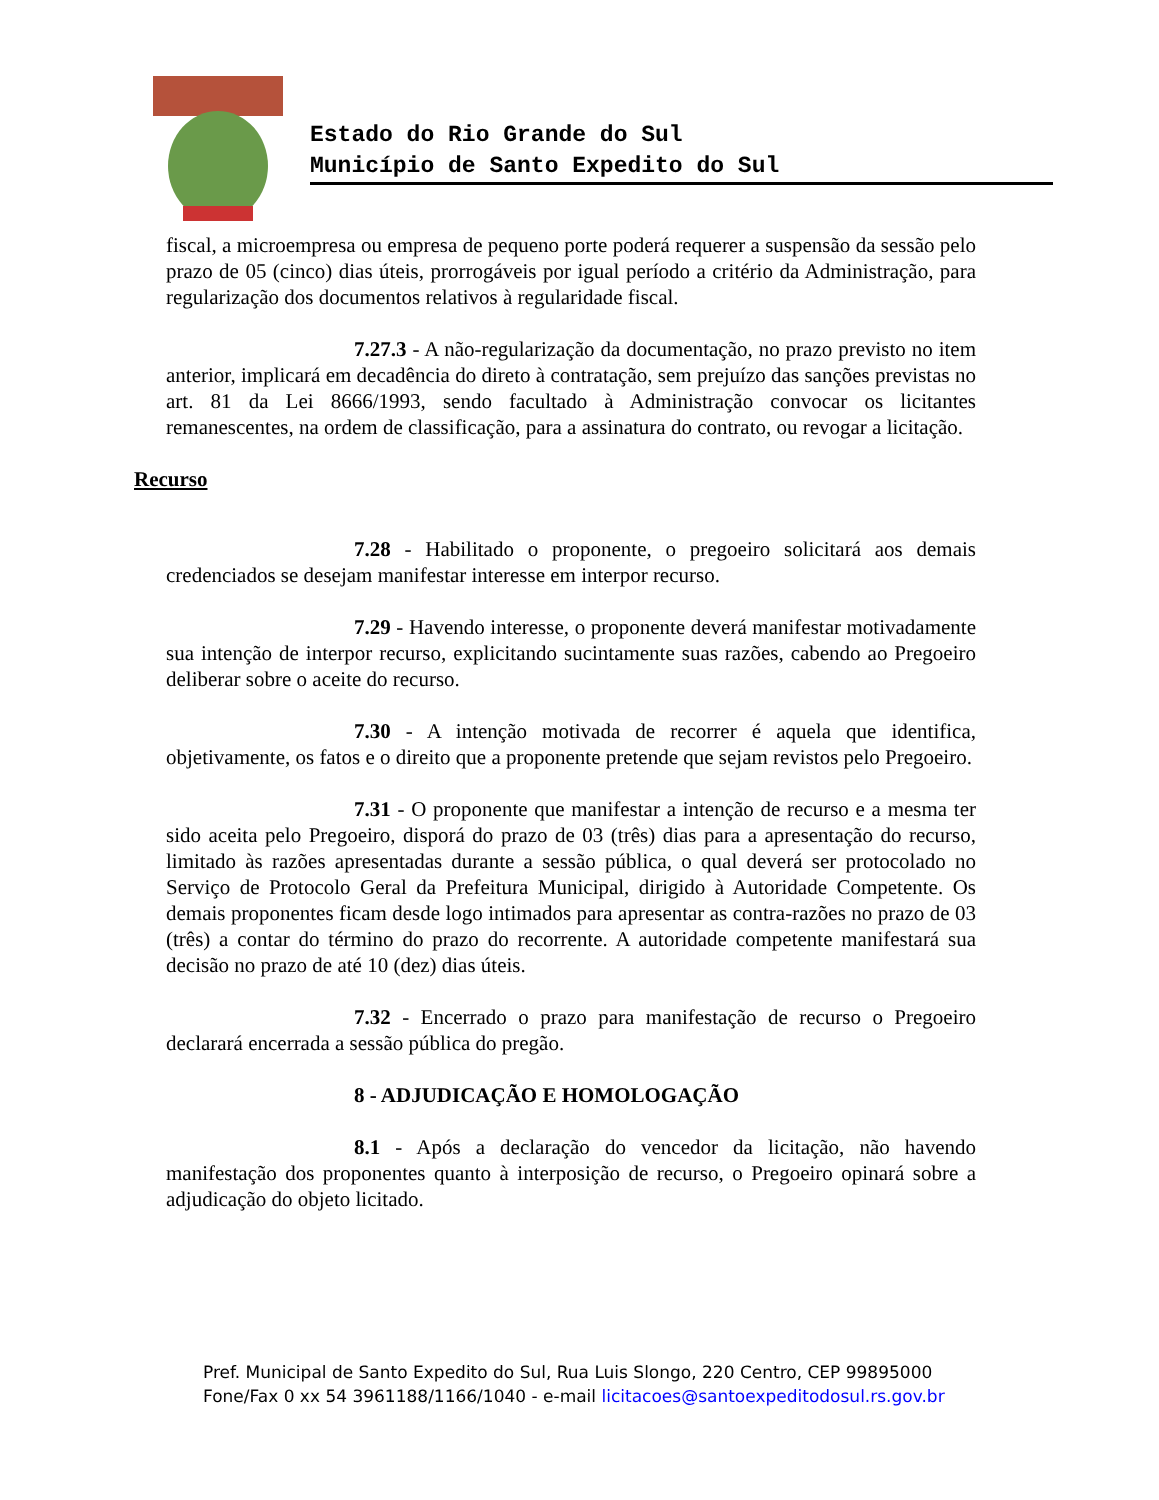Estado do Rio Grande do Sul
Município de Santo Expedito do Sul
fiscal, a microempresa ou empresa de pequeno porte poderá requerer a suspensão da sessão pelo prazo de 05 (cinco) dias úteis, prorrogáveis por igual período a critério da Administração, para regularização dos documentos relativos à regularidade fiscal.
7.27.3 - A não-regularização da documentação, no prazo previsto no item anterior, implicará em decadência do direto à contratação, sem prejuízo das sanções previstas no art. 81 da Lei 8666/1993, sendo facultado à Administração convocar os licitantes remanescentes, na ordem de classificação, para a assinatura do contrato, ou revogar a licitação.
Recurso
7.28 - Habilitado o proponente, o pregoeiro solicitará aos demais credenciados se desejam manifestar interesse em interpor recurso.
7.29 - Havendo interesse, o proponente deverá manifestar motivadamente sua intenção de interpor recurso, explicitando sucintamente suas razões, cabendo ao Pregoeiro deliberar sobre o aceite do recurso.
7.30 - A intenção motivada de recorrer é aquela que identifica, objetivamente, os fatos e o direito que a proponente pretende que sejam revistos pelo Pregoeiro.
7.31 - O proponente que manifestar a intenção de recurso e a mesma ter sido aceita pelo Pregoeiro, disporá do prazo de 03 (três) dias para a apresentação do recurso, limitado às razões apresentadas durante a sessão pública, o qual deverá ser protocolado no Serviço de Protocolo Geral da Prefeitura Municipal, dirigido à Autoridade Competente. Os demais proponentes ficam desde logo intimados para apresentar as contra-razões no prazo de 03 (três) a contar do término do prazo do recorrente. A autoridade competente manifestará sua decisão no prazo de até 10 (dez) dias úteis.
7.32 - Encerrado o prazo para manifestação de recurso o Pregoeiro declarará encerrada a sessão pública do pregão.
8 - ADJUDICAÇÃO E HOMOLOGAÇÃO
8.1 - Após a declaração do vencedor da licitação, não havendo manifestação dos proponentes quanto à interposição de recurso, o Pregoeiro opinará sobre a adjudicação do objeto licitado.
Pref. Municipal de Santo Expedito do Sul, Rua Luis Slongo, 220 Centro, CEP 99895000
Fone/Fax 0 xx 54 3961188/1166/1040 - e-mail licitacoes@santoexpeditodosul.rs.gov.br